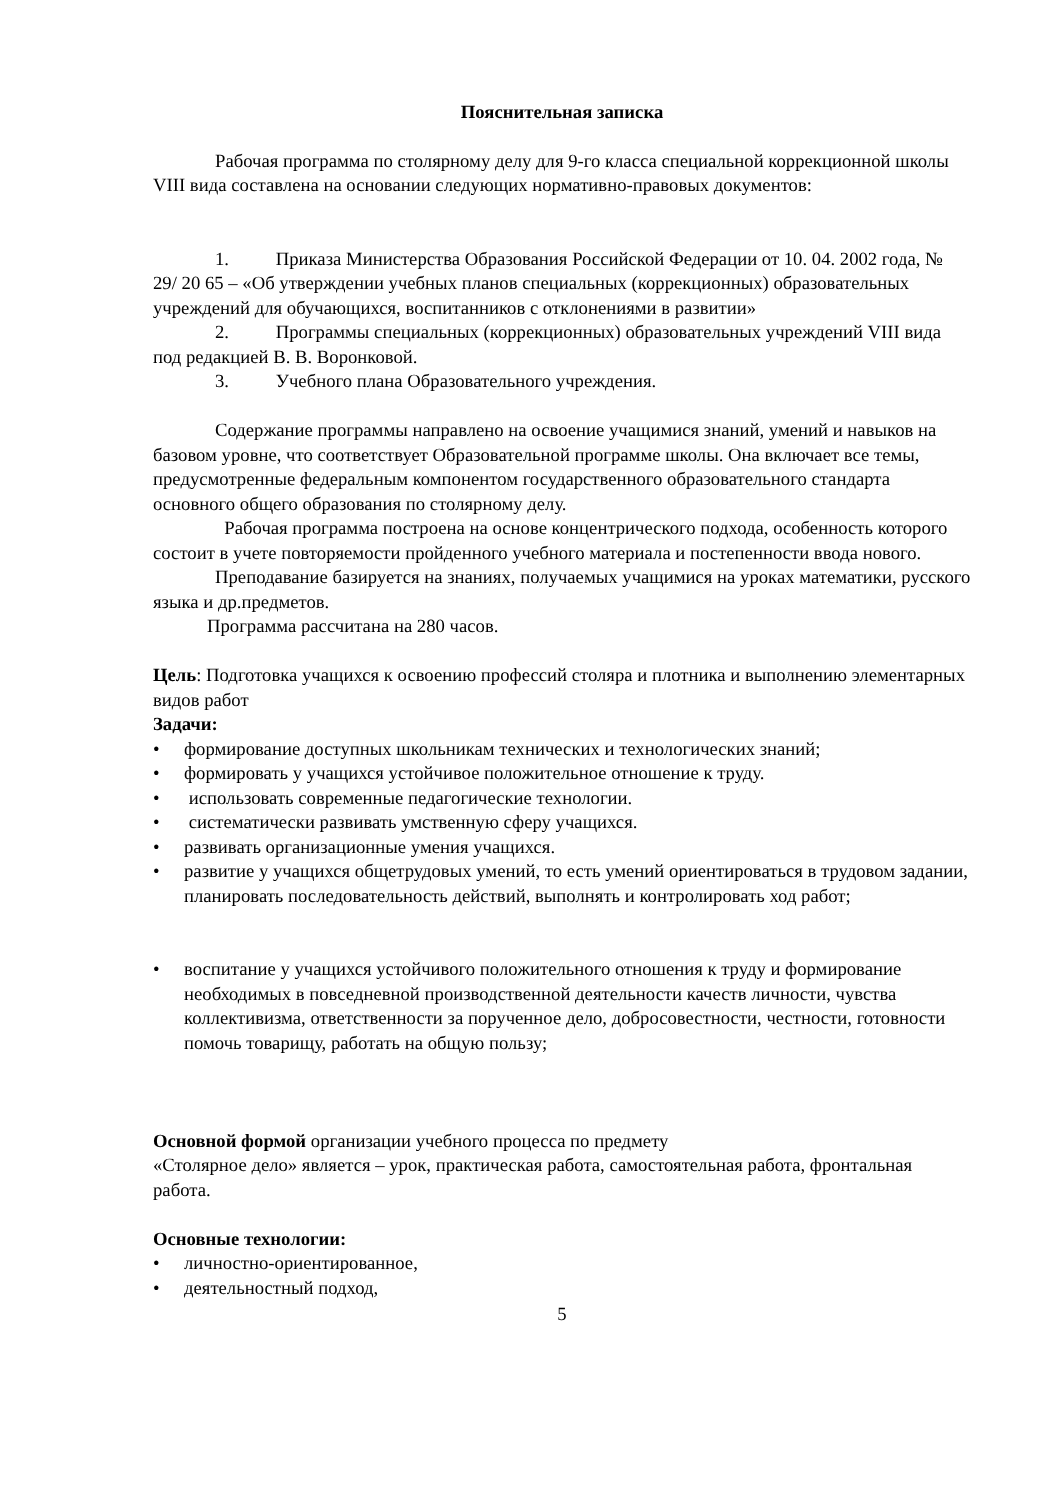Пояснительная записка
Рабочая программа по столярному делу для 9-го класса специальной коррекционной школы VIII вида составлена на основании следующих нормативно-правовых документов:
1. Приказа Министерства Образования Российской Федерации от 10. 04. 2002 года, № 29/ 20 65 – «Об утверждении учебных планов специальных (коррекционных) образовательных учреждений для обучающихся, воспитанников с отклонениями в развитии»
2. Программы специальных (коррекционных) образовательных учреждений VIII вида под редакцией В. В. Воронковой.
3. Учебного плана Образовательного учреждения.
Содержание программы направлено на освоение учащимися знаний, умений и навыков на базовом уровне, что соответствует Образовательной программе школы. Она включает все темы, предусмотренные федеральным компонентом государственного образовательного стандарта основного общего образования по столярному делу.
Рабочая программа построена на основе концентрического подхода, особенность которого состоит в учете повторяемости пройденного учебного материала и постепенности ввода нового.
Преподавание базируется на знаниях, получаемых учащимися на уроках математики, русского языка и др.предметов.
Программа рассчитана на 280 часов.
Цель: Подготовка учащихся к освоению профессий столяра и плотника и выполнению элементарных видов работ
Задачи:
• формирование доступных школьникам технических и технологических знаний;
• формировать у учащихся устойчивое положительное отношение к труду.
• использовать современные педагогические технологии.
• систематически развивать умственную сферу учащихся.
• развивать организационные умения учащихся.
• развитие у учащихся общетрудовых умений, то есть умений ориентироваться в трудовом задании, планировать последовательность действий, выполнять и контролировать ход работ;
• воспитание у учащихся устойчивого положительного отношения к труду и формирование необходимых в повседневной производственной деятельности качеств личности, чувства коллективизма, ответственности за порученное дело, добросовестности, честности, готовности помочь товарищу, работать на общую пользу;
Основной формой организации учебного процесса по предмету
«Столярное дело» является – урок, практическая работа, самостоятельная работа, фронтальная работа.
Основные технологии:
• личностно-ориентированное,
• деятельностный подход,
5